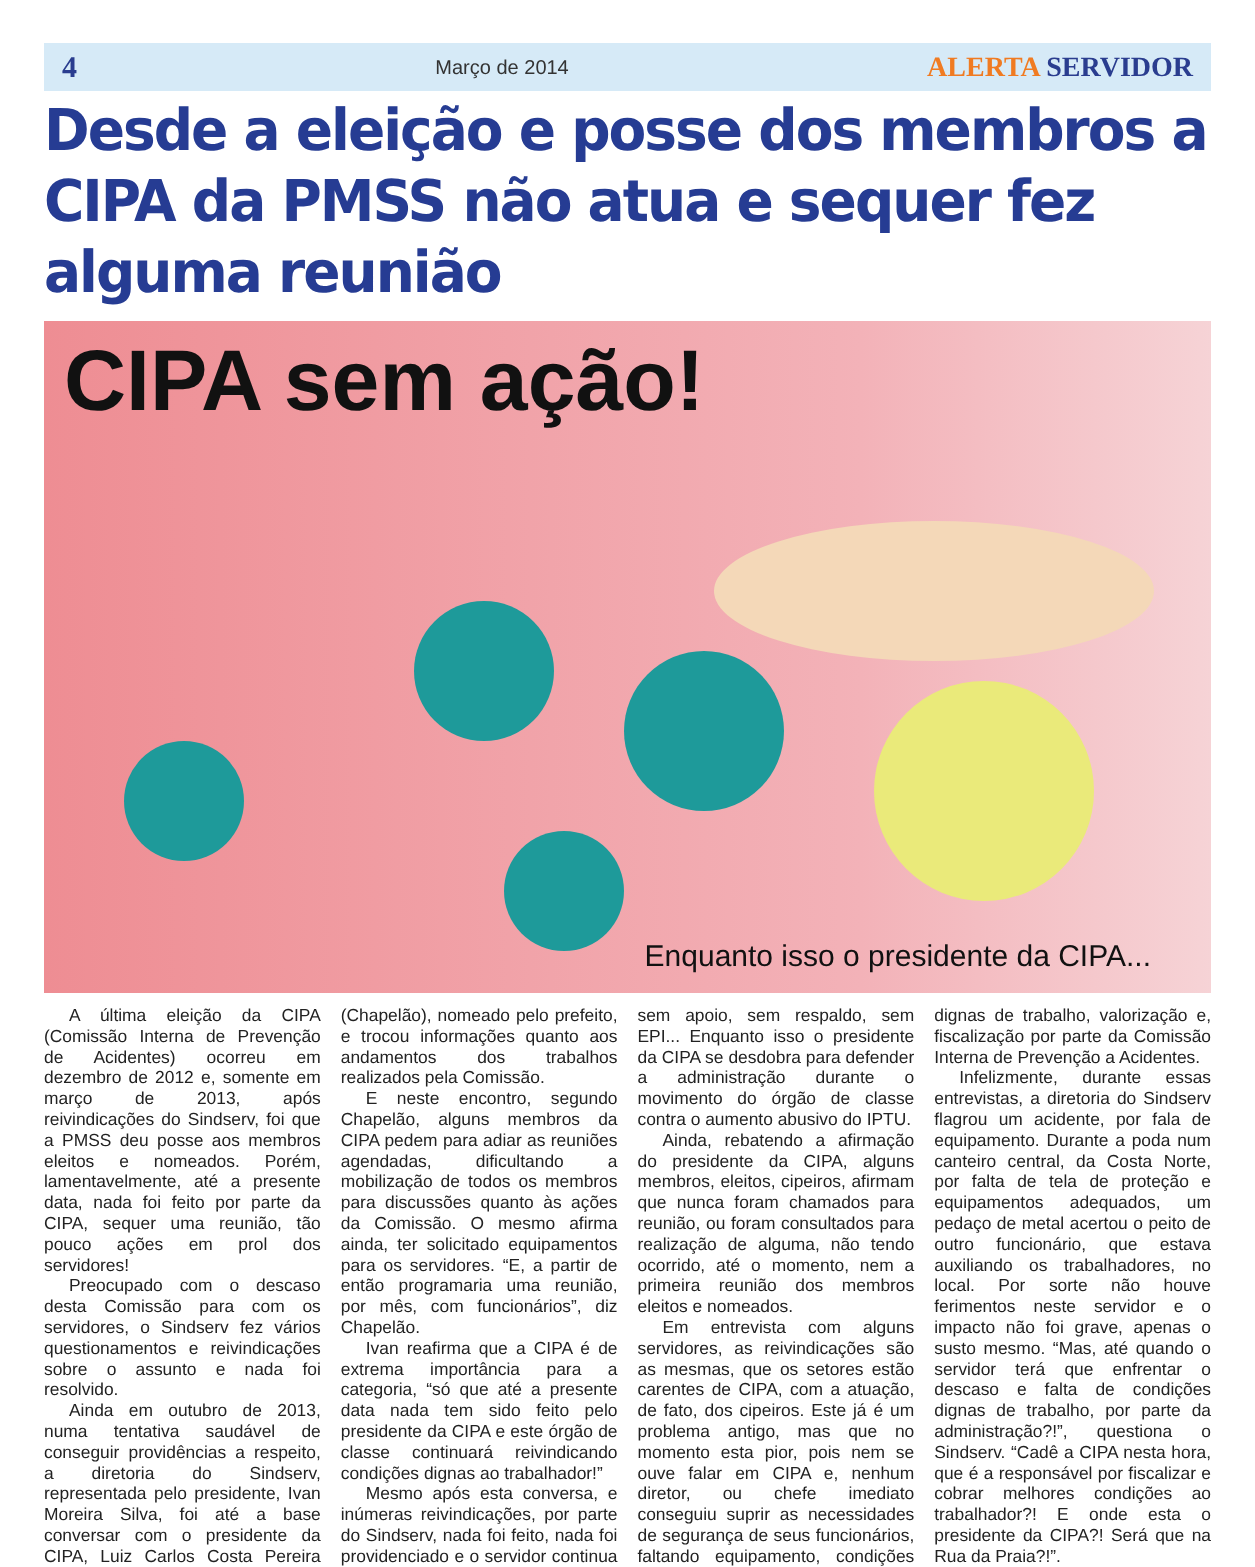4 Março de 2014 ALERTA SERVIDOR
Desde a eleição e posse dos membros a CIPA da PMSS não atua e sequer fez alguma reunião
CIPA sem ação!
Enquanto isso o presidente da CIPA...
A última eleição da CIPA (Comissão Interna de Prevenção de Acidentes) ocorreu em dezembro de 2012 e, somente em março de 2013, após reivindicações do Sindserv, foi que a PMSS deu posse aos membros eleitos e nomeados. Porém, lamentavelmente, até a presente data, nada foi feito por parte da CIPA, sequer uma reunião, tão pouco ações em prol dos servidores!
Preocupado com o descaso desta Comissão para com os servidores, o Sindserv fez vários questionamentos e reivindicações sobre o assunto e nada foi resolvido.
Ainda em outubro de 2013, numa tentativa saudável de conseguir providências a respeito, a diretoria do Sindserv, representada pelo presidente, Ivan Moreira Silva, foi até a base conversar com o presidente da CIPA, Luiz Carlos Costa Pereira (Chapelão), nomeado pelo prefeito, e trocou informações quanto aos andamentos dos trabalhos realizados pela Comissão.
E neste encontro, segundo Chapelão, alguns membros da CIPA pedem para adiar as reuniões agendadas, dificultando a mobilização de todos os membros para discussões quanto às ações da Comissão. O mesmo afirma ainda, ter solicitado equipamentos para os servidores. “E, a partir de então programaria uma reunião, por mês, com funcionários”, diz Chapelão.
Ivan reafirma que a CIPA é de extrema importância para a categoria, “só que até a presente data nada tem sido feito pelo presidente da CIPA e este órgão de classe continuará reivindicando condições dignas ao trabalhador!”
Mesmo após esta conversa, e inúmeras reivindicações, por parte do Sindserv, nada foi feito, nada foi providenciado e o servidor continua sem apoio, sem respaldo, sem EPI... Enquanto isso o presidente da CIPA se desdobra para defender a administração durante o movimento do órgão de classe contra o aumento abusivo do IPTU.
Ainda, rebatendo a afirmação do presidente da CIPA, alguns membros, eleitos, cipeiros, afirmam que nunca foram chamados para reunião, ou foram consultados para realização de alguma, não tendo ocorrido, até o momento, nem a primeira reunião dos membros eleitos e nomeados.
Em entrevista com alguns servidores, as reivindicações são as mesmas, que os setores estão carentes de CIPA, com a atuação, de fato, dos cipeiros. Este já é um problema antigo, mas que no momento esta pior, pois nem se ouve falar em CIPA e, nenhum diretor, ou chefe imediato conseguiu suprir as necessidades de segurança de seus funcionários, faltando equipamento, condições dignas de trabalho, valorização e, fiscalização por parte da Comissão Interna de Prevenção a Acidentes.
Infelizmente, durante essas entrevistas, a diretoria do Sindserv flagrou um acidente, por fala de equipamento. Durante a poda num canteiro central, da Costa Norte, por falta de tela de proteção e equipamentos adequados, um pedaço de metal acertou o peito de outro funcionário, que estava auxiliando os trabalhadores, no local. Por sorte não houve ferimentos neste servidor e o impacto não foi grave, apenas o susto mesmo. “Mas, até quando o servidor terá que enfrentar o descaso e falta de condições dignas de trabalho, por parte da administração?!”, questiona o Sindserv. “Cadê a CIPA nesta hora, que é a responsável por fiscalizar e cobrar melhores condições ao trabalhador?! E onde esta o presidente da CIPA?! Será que na Rua da Praia?!”.